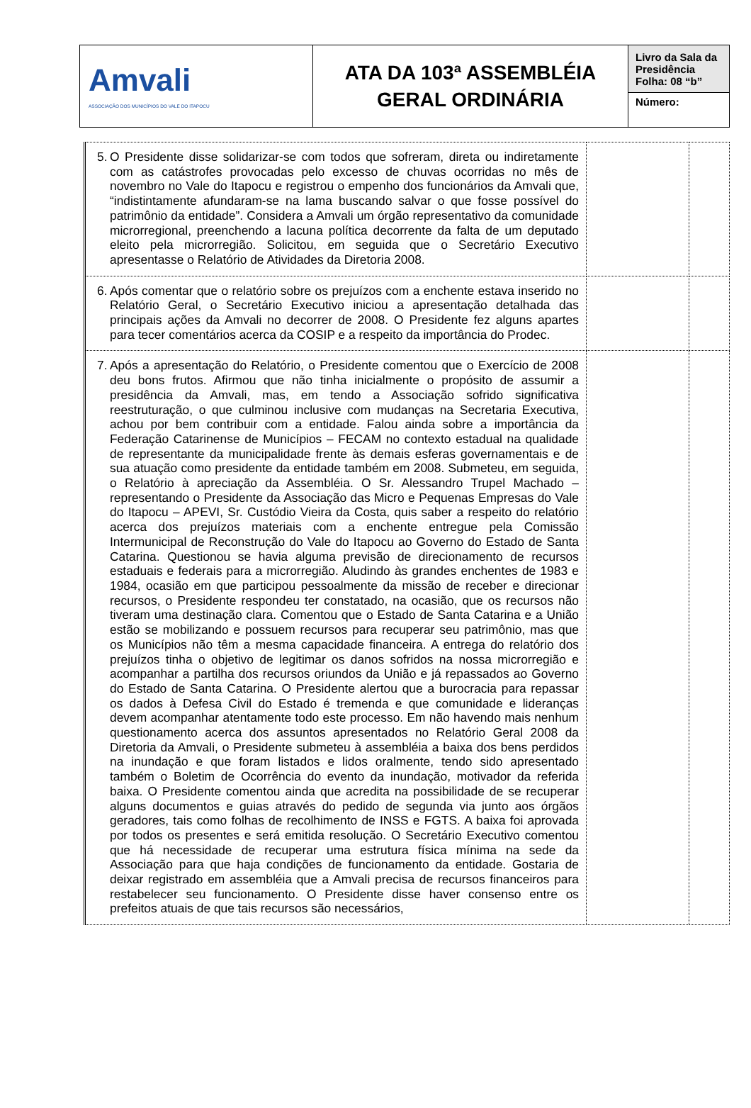| Amvali ASSOCIAÇÃO DOS MUNICÍPIOS DO VALE DO ITAPOCU | ATA DA 103ª ASSEMBLÉIA GERAL ORDINÁRIA | Livro da Sala da Presidência Folha: 08 “b” |
| | | Número: |
| 5. O Presidente disse solidarizar-se com todos que sofreram, direta ou indiretamente com as catástrofes provocadas pelo excesso de chuvas ocorridas no mês de novembro no Vale do Itapocu e registrou o empenho dos funcionários da Amvali que, “indistintamente afundaram-se na lama buscando salvar o que fosse possível do patrimônio da entidade”. Considera a Amvali um órgão representativo da comunidade microrregional, preenchendo a lacuna política decorrente da falta de um deputado eleito pela microrregião. Solicitou, em seguida que o Secretário Executivo apresentasse o Relatório de Atividades da Diretoria 2008. | | |
| 6. Após comentar que o relatório sobre os prejuízos com a enchente estava inserido no Relatório Geral, o Secretário Executivo iniciou a apresentação detalhada das principais ações da Amvali no decorrer de 2008. O Presidente fez alguns apartes para tecer comentários acerca da COSIP e a respeito da importância do Prodec. | | |
| 7. Após a apresentação do Relatório, o Presidente comentou que o Exercício de 2008 deu bons frutos. Afirmou que não tinha inicialmente o propósito de assumir a presidência da Amvali, mas, em tendo a Associação sofrido significativa reestruturação, o que culminou inclusive com mudanças na Secretaria Executiva, achou por bem contribuir com a entidade. Falou ainda sobre a importância da Federação Catarinense de Municípios – FECAM no contexto estadual na qualidade de representante da municipalidade frente às demais esferas governamentais e de sua atuação como presidente da entidade também em 2008. Submeteu, em seguida, o Relatório à apreciação da Assembléia. O Sr. Alessandro Trupel Machado – representando o Presidente da Associação das Micro e Pequenas Empresas do Vale do Itapocu – APEVI, Sr. Custódio Vieira da Costa, quis saber a respeito do relatório acerca dos prejuízos materiais com a enchente entregue pela Comissão Intermunicipal de Reconstrução do Vale do Itapocu ao Governo do Estado de Santa Catarina. Questionou se havia alguma previsão de direcionamento de recursos estaduais e federais para a microrregião. Aludindo às grandes enchentes de 1983 e 1984, ocasião em que participou pessoalmente da missão de receber e direcionar recursos, o Presidente respondeu ter constatado, na ocasião, que os recursos não tiveram uma destinação clara. Comentou que o Estado de Santa Catarina e a União estão se mobilizando e possuem recursos para recuperar seu patrimônio, mas que os Municípios não têm a mesma capacidade financeira. A entrega do relatório dos prejuízos tinha o objetivo de legitimar os danos sofridos na nossa microrregião e acompanhar a partilha dos recursos oriundos da União e já repassados ao Governo do Estado de Santa Catarina. O Presidente alertou que a burocracia para repassar os dados à Defesa Civil do Estado é tremenda e que comunidade e lideranças devem acompanhar atentamente todo este processo. Em não havendo mais nenhum questionamento acerca dos assuntos apresentados no Relatório Geral 2008 da Diretoria da Amvali, o Presidente submeteu à assembléia a baixa dos bens perdidos na inundação e que foram listados e lidos oralmente, tendo sido apresentado também o Boletim de Ocorrência do evento da inundação, motivador da referida baixa. O Presidente comentou ainda que acredita na possibilidade de se recuperar alguns documentos e guias através do pedido de segunda via junto aos órgãos geradores, tais como folhas de recolhimento de INSS e FGTS. A baixa foi aprovada por todos os presentes e será emitida resolução. O Secretário Executivo comentou que há necessidade de recuperar uma estrutura física mínima na sede da Associação para que haja condições de funcionamento da entidade. Gostaria de deixar registrado em assembléia que a Amvali precisa de recursos financeiros para restabelecer seu funcionamento. O Presidente disse haver consenso entre os prefeitos atuais de que tais recursos são necessários, | | |